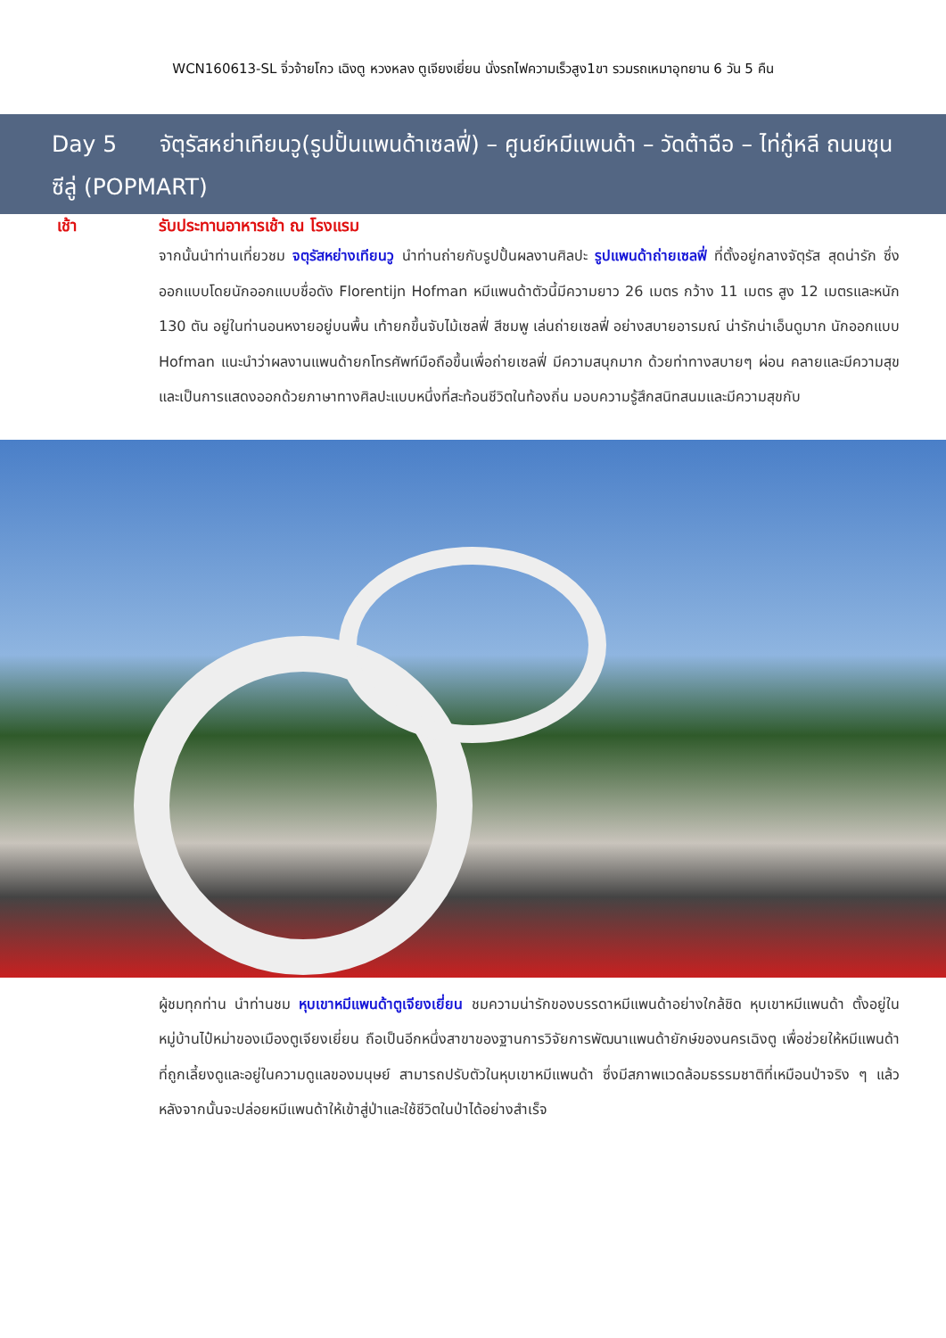WCN160613-SL จิ่วจ้ายโกว เฉิงตู หวงหลง ตูเจียงเยี่ยน นั่งรถไฟความเร็วสูง1ขา รวมรถเหมาอุทยาน 6 วัน 5 คืน
Day 5 จัตุรัสหย่าเทียนวู(รูปปั้นแพนด้าเซลฟี่) – ศูนย์หมีแพนด้า – วัดต้าฉือ – ไท่กู๋หลี ถนนซุนซีลู่ (POPMART)
เช้า รับประทานอาหารเช้า ณ โรงแรม
จากนั้นนำท่านเที่ยวชม จตุรัสหย่างเทียนวู นำท่านถ่ายกับรูปปั้นผลงานศิลปะ รูปแพนด้าถ่ายเซลฟี่ ที่ตั้งอยู่กลางจัตุรัส สุดน่ารัก ซึ่งออกแบบโดยนักออกแบบชื่อดัง Florentijn Hofman หมีแพนด้าตัวนี้มีความยาว 26 เมตร กว้าง 11 เมตร สูง 12 เมตรและหนัก 130 ตัน อยู่ในท่านอนหงายอยู่บนพื้น เท้ายกขึ้นจับไม้เซลฟี่ สีชมพู เล่นถ่ายเซลฟี่ อย่างสบายอารมณ์ น่ารักน่าเอ็นดูมาก นักออกแบบ Hofman แนะนำว่าผลงานแพนด้ายกโทรศัพท์มือถือขึ้นเพื่อถ่ายเซลฟี่ มีความสนุกมาก ด้วยท่าทางสบายๆ ผ่อน คลายและมีความสุข และเป็นการแสดงออกด้วยภาษาทางศิลปะแบบหนึ่งที่สะท้อนชีวิตในท้องถิ่น มอบความรู้สึกสนิทสนมและมีความสุขกับ
ผู้ชมทุกท่าน นำท่านชม หุบเขาหมีแพนด้าตูเจียงเยี่ยน ชมความน่ารักของบรรดาหมีแพนด้าอย่างใกล้ชิด หุบเขาหมีแพนด้า ตั้งอยู่ในหมู่บ้านไป๋หม่าของเมืองตูเจียงเยี่ยน ถือเป็นอีกหนึ่งสาขาของฐานการวิจัยการพัฒนาแพนด้ายักษ์ของนครเฉิงตู เพื่อช่วยให้หมีแพนด้าที่ถูกเลี้ยงดูและอยู่ในความดูแลของมนุษย์ สามารถปรับตัวในหุบเขาหมีแพนด้า ซึ่งมีสภาพแวดล้อมธรรมชาติที่เหมือนป่าจริง ๆ แล้วหลังจากนั้นจะปล่อยหมีแพนด้าให้เข้าสู่ป่าและใช้ชีวิตในป่าได้อย่างสำเร็จ